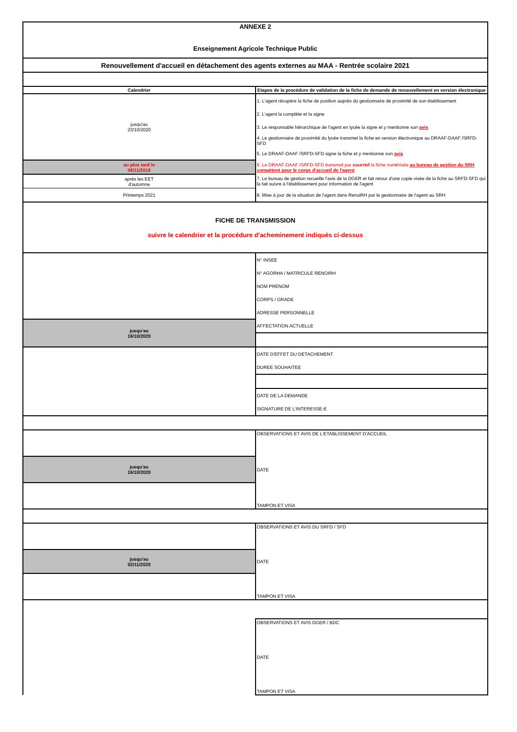| ANNEXE 2 Enseignement Agricole Technique Public | |
| Renouvellement d'accueil en détachement des agents externes au MAA - Rentrée scolaire 2021 | |
| Calendrier | Etapes de la procédure de validation de la fiche de demande de renouvellement en version électronique |
| jusqu'au 23/10/2020 | 1. L'agent récupère la fiche de position auprès du gestionnaire de proximité de son établissement |
| | 2. L'agent la complète et la signe |
| | 3. Le responsable hiérarchique de l'agent en lycée la signe et y mentionne son avis |
| | 4. Le gestionnaire de proximité du lycée transmet la fiche en version électronique au DRAAF-DAAF /SRFD-SFD |
| | 5. Le DRAAF-DAAF /SRFD-SFD signe la fiche et y mentionne son avis |
| au plus tard le 06/11/2019 | 6. Le DRAAF-DAAF /SRFD-SFD transmet par courriel la fiche numérisée au bureau de gestion du SRH compétent pour le corps d'accueil de l'agent |
| après les EET d'automne | 7. Le bureau de gestion recueille l'avis de la DGER et fait retour d'une copie visée de la fiche au SRFD-SFD qui la fait suivre à l'établissement pour information de l'agent |
| Printemps 2021 | 8. Mise à jour de la situation de l'agent dans RenoiRH par le gestionnaire de l'agent au SRH |
| FICHE DE TRANSMISSION suivre le calendrier et la procédure d'acheminement indiqués ci-dessus | |
| | N° INSEE |
| | N° AGORHA / MATRICULE RENOIRH |
| | NOM PRENOM |
| | CORPS / GRADE |
| | ADRESSE PERSONNELLE |
| jusqu'au 16/10/2020 | AFFECTATION ACTUELLE |
| | DATE D'EFFET DU DETACHEMENT |
| | DUREE SOUHAITEE |
| | DATE DE LA DEMANDE |
| | SIGNATURE DE L'INTERESSE-E |
| | OBSERVATIONS ET AVIS DE L'ETABLISSEMENT D'ACCUEIL |
| jusqu'au 16/10/2020 | DATE |
| | TAMPON ET VISA |
| | OBSERVATIONS ET AVIS DU SRFD / SFD |
| jusqu'au 02/11/2020 | DATE |
| | TAMPON ET VISA |
| | OBSERVATIONS ET AVIS DGER / BDC |
| | DATE |
| | TAMPON ET VISA |